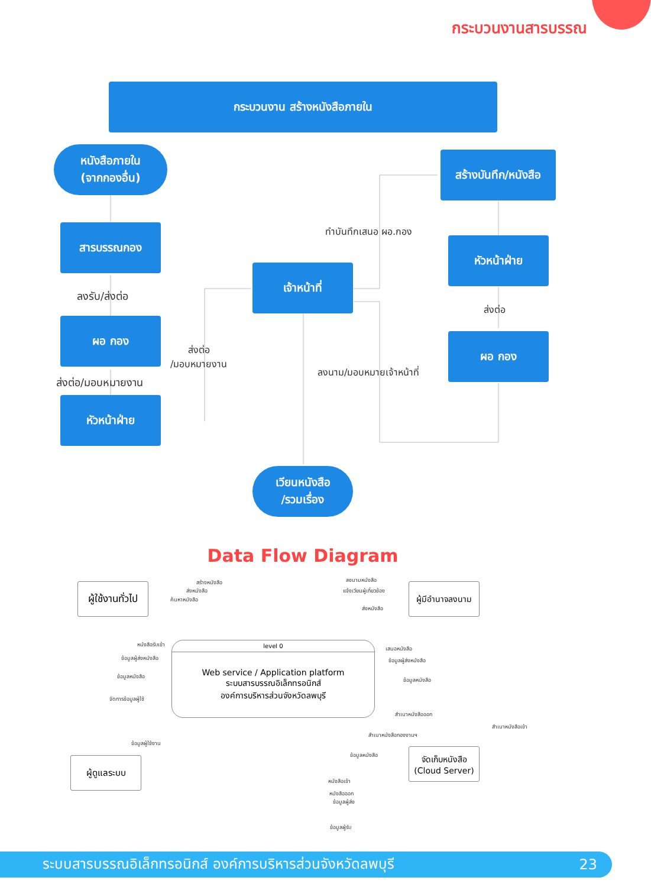กระบวนงานสารบรรณ
กระบวนงาน สร้างหนังสือภายใน
หนังสือภายใน
(จากกองอื่น)
สร้างบันทึก/หนังสือ
สารบรรณกอง ทำบันทึกเสนอ ผอ.กอง
หัวหน้าฝ่าย
เจ้าหน้าที่
ลงรับ/ส่งต่อ
ส่งต่อ
ผอ กอง
ผอ กอง
ส่งต่อ
/มอบหมายงาน
ลงนาม/มอบหมายเจ้าหน้าที่
ส่งต่อ/มอบหมายงาน
หัวหน้าฝ่าย
เวียนหนังสือ
/รวมเรื่อง
Data Flow Diagram
ผู้ใช้งานทั่วไป
ผู้มีอำนาจลงนาม
level 0
Web service / Application platform
ระบบสารบรรณอิเล็กทรอนิกส์
องค์การบริหารส่วนจังหวัดลพบุรี
จัดเก็บหนังสือ
(Cloud Server)
ผู้ดูแลระบบ
สร้างหนังสือ
ส่งหนังสือ
ค้นหาหนังสือ
ลงนามหนังสือ
แจ้งเวียนผู้เกี่ยวข้อง
ส่งหนังสือ
หนังสือรับเข้า
ข้อมูลผู้ส่งหนังสือ
ข้อมูลหนังสือ
เสนอหนังสือ
ข้อมูลผู้ส่งหนังสือ
ข้อมูลหนังสือ
จัดการข้อมูลผู้ใช้
สำเนาหนังสือออก
สำเนาหนังสือเข้า
สำเนาหนังสือกองงานฯ
ข้อมูลผู้ใช้งาน
ข้อมูลหนังสือ
หนังสือเข้า
หนังสือออก
ข้อมูลผู้ส่ง
ข้อมูลผู้รับ
ระบบสารบรรณอิเล็กทรอนิกส์ องค์การบริหารส่วนจังหวัดลพบุรี 23